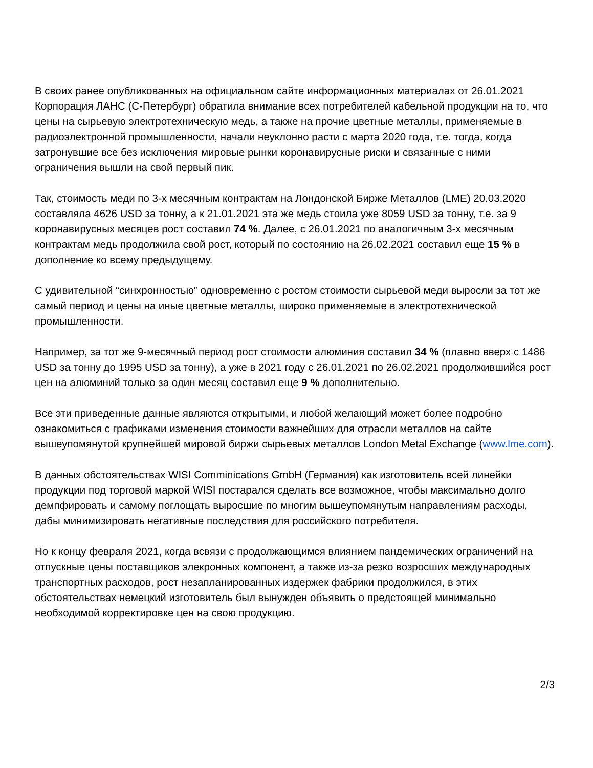В своих ранее опубликованных на официальном сайте информационных материалах от 26.01.2021 Корпорация ЛАНС (С-Петербург) обратила внимание всех потребителей кабельной продукции на то, что цены на сырьевую электротехническую медь, а также на прочие цветные металлы, применяемые в радиоэлектронной промышленности, начали неуклонно расти с марта 2020 года, т.е. тогда, когда затронувшие все без исключения мировые рынки коронавирусные риски и связанные с ними ограничения вышли на свой первый пик.
Так, стоимость меди по 3-х месячным контрактам на Лондонской Бирже Металлов (LME) 20.03.2020 составляла 4626 USD за тонну, а к 21.01.2021 эта же медь стоила уже 8059 USD за тонну, т.е. за 9 коронавирусных месяцев рост составил 74 %. Далее, с 26.01.2021 по аналогичным 3-х месячным контрактам медь продолжила свой рост, который по состоянию на 26.02.2021 составил еще 15 % в дополнение ко всему предыдущему.
С удивительной “синхронностью” одновременно с ростом стоимости сырьевой меди выросли за тот же самый период и цены на иные цветные металлы, широко применяемые в электротехнической промышленности.
Например, за тот же 9-месячный период рост стоимости алюминия составил 34 % (плавно вверх с 1486 USD за тонну до 1995 USD за тонну), а уже в 2021 году с 26.01.2021 по 26.02.2021 продолжившийся рост цен на алюминий только за один месяц составил еще 9 % дополнительно.
Все эти приведенные данные являются открытыми, и любой желающий может более подробно ознакомиться с графиками изменения стоимости важнейших для отрасли металлов на сайте вышеупомянутой крупнейшей мировой биржи сырьевых металлов London Metal Exchange (www.lme.com).
В данных обстоятельствах WISI Comminications GmbH (Германия) как изготовитель всей линейки продукции под торговой маркой WISI постарался сделать все возможное, чтобы максимально долго демпфировать и самому поглощать выросшие по многим вышеупомянутым направлениям расходы, дабы минимизировать негативные последствия для российского потребителя.
Но к концу февраля 2021, когда всвязи с продолжающимся влиянием пандемических ограничений на отпускные цены поставщиков элекронных компонент, а также из-за резко возросших международных транспортных расходов, рост незапланированных издержек фабрики продолжился, в этих обстоятельствах немецкий изготовитель был вынужден объявить о предстоящей минимально необходимой корректировке цен на свою продукцию.
2/3